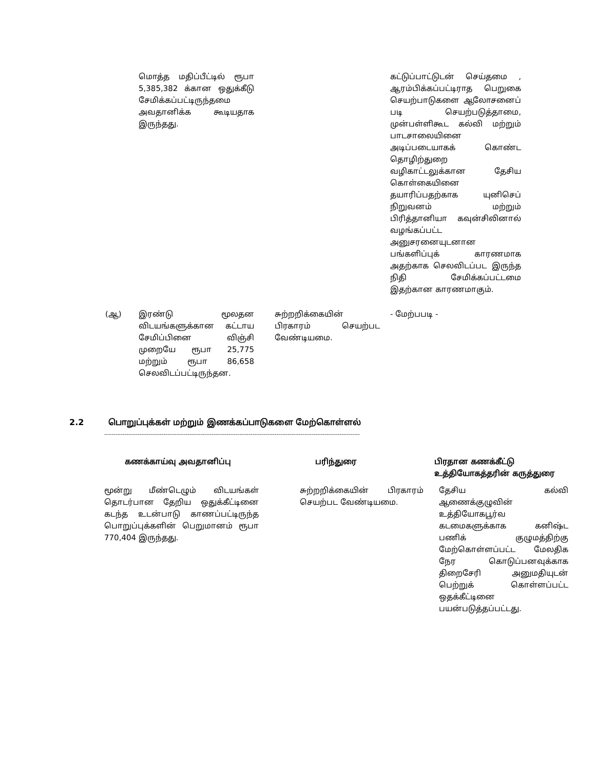| | மொத்த மதிப்பீட்டில் ரூபா 5,385,382 க்கான ஒதுக்கீடு சேமிக்கப்பட்டிருந்தமை அவதானிக்க கூடியதாக இருந்தது. | | கட்டுப்பாட்டுடன் செய்தமை , ஆரம்பிக்கப்பட்டிராத பெறுகை செயற்பாடுகளை ஆலோசனைப் படி செயற்படுத்தாமை, முன்பள்ளிகூட கல்வி மற்றும் பாடசாலையினை அடிப்படையாகக் கொண்ட தொழிற்துறை வழிகாட்டலுக்கான தேசிய கொள்கையினை தயாரிப்பதற்காக யுனிசெப் நிறுவனம் மற்றும் பிரித்தானியா கவுன்சிலினால் வழங்கப்பட்ட அனுசரனையுடனான பங்களிப்புக் காரணமாக அதற்காக செலவிடப்பட இருந்த நிதி சேமிக்கப்பட்டமை இதற்கான காரணமாகும். |
| (ஆ) | இரண்டு மூலதன விடயங்களுக்கான கட்டாய சேமிப்பினை விஞ்சி முறையே ரூபா 25,775 மற்றும் ரூபா 86,658 செலவிடப்பட்டிருந்தன. | சுற்றறிக்கையின் பிரகாரம் செயற்பட வேண்டியமை. | - மேற்பபடி - |
2.2 பொறுப்புக்கள் மற்றும் இணக்கப்பாடுகளை மேற்கொள்ளல்
------------------------------------------------------------------------------------------------------------------------------------------
| கணக்காய்வு அவதானிப்பு | பரிந்துரை | பிரதான கணக்கீட்டு உத்தியோகத்தரின் கருத்துரை |
| --- | --- | --- |
| மூன்று மீண்டெழும் விடயங்கள் தொடர்பான தேறிய ஒதுக்கீட்டினை கடந்த உடன்பாடு காணப்பட்டிருந்த பொறுப்புக்களின் பெறுமானம் ரூபா 770,404 இருந்தது. | சுற்றறிக்கையின் பிரகாரம் செயற்பட வேண்டியமை. | தேசிய கல்வி ஆணைக்குழுவின் உத்தியோகபூர்வ கடமைகளுக்காக கனிஷ்ட பணிக் குழுமத்திற்கு மேற்கொள்ளப்பட்ட மேலதிக நேர கொடுப்பனவுக்காக திறைசேரி அனுமதியுடன் பெற்றுக் கொள்ளப்பட்ட ஒதக்கீட்டினை பயன்படுத்தப்பட்டது. |